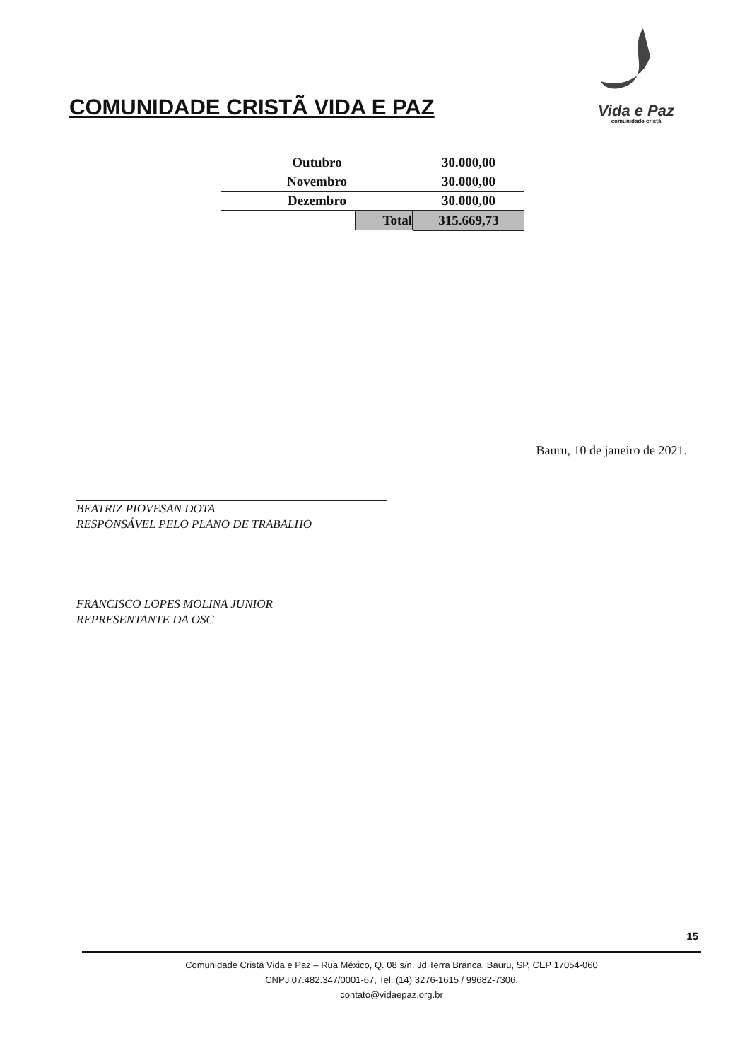COMUNIDADE CRISTÃ VIDA E PAZ
Vida e Paz
comunidade cristã
| Outubro | 30.000,00 |
| Novembro | 30.000,00 |
| Dezembro | 30.000,00 |
| Total | 315.669,73 |
Bauru, 10 de janeiro de 2021.
BEATRIZ PIOVESAN DOTA
RESPONSÁVEL PELO PLANO DE TRABALHO
FRANCISCO LOPES MOLINA JUNIOR
REPRESENTANTE DA OSC
15
Comunidade Cristã Vida e Paz – Rua México, Q. 08 s/n, Jd Terra Branca, Bauru, SP, CEP 17054-060
CNPJ 07.482.347/0001-67, Tel. (14) 3276-1615 / 99682-7306.
contato@vidaepaz.org.br